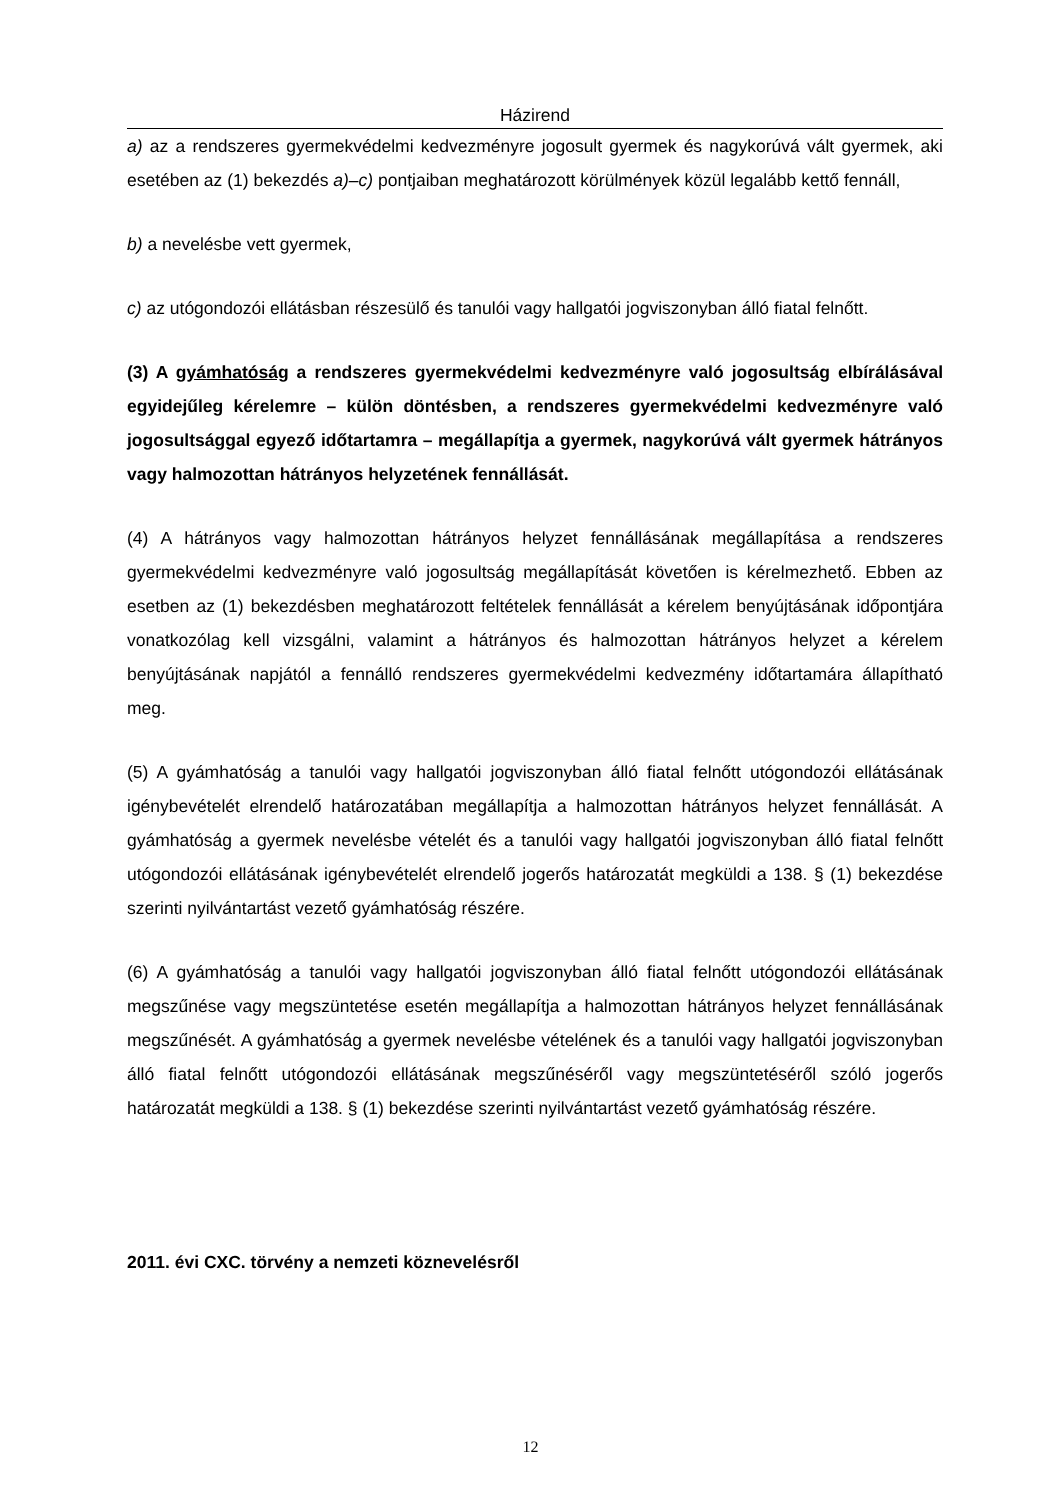Házirend
a) az a rendszeres gyermekvédelmi kedvezményre jogosult gyermek és nagykorúvá vált gyermek, aki esetében az (1) bekezdés a)–c) pontjaiban meghatározott körülmények közül legalább kettő fennáll,
b) a nevelésbe vett gyermek,
c) az utógondozói ellátásban részesülő és tanulói vagy hallgatói jogviszonyban álló fiatal felnőtt.
(3) A gyámhatóság a rendszeres gyermekvédelmi kedvezményre való jogosultság elbírálásával egyidejűleg kérelemre – külön döntésben, a rendszeres gyermekvédelmi kedvezményre való jogosultsággal egyező időtartamra – megállapítja a gyermek, nagykorúvá vált gyermek hátrányos vagy halmozottan hátrányos helyzetének fennállását.
(4) A hátrányos vagy halmozottan hátrányos helyzet fennállásának megállapítása a rendszeres gyermekvédelmi kedvezményre való jogosultság megállapítását követően is kérelmezhető. Ebben az esetben az (1) bekezdésben meghatározott feltételek fennállását a kérelem benyújtásának időpontjára vonatkozólag kell vizsgálni, valamint a hátrányos és halmozottan hátrányos helyzet a kérelem benyújtásának napjától a fennálló rendszeres gyermekvédelmi kedvezmény időtartamára állapítható meg.
(5) A gyámhatóság a tanulói vagy hallgatói jogviszonyban álló fiatal felnőtt utógondozói ellátásának igénybevételét elrendelő határozatában megállapítja a halmozottan hátrányos helyzet fennállását. A gyámhatóság a gyermek nevelésbe vételét és a tanulói vagy hallgatói jogviszonyban álló fiatal felnőtt utógondozói ellátásának igénybevételét elrendelő jogerős határozatát megküldi a 138. § (1) bekezdése szerinti nyilvántartást vezető gyámhatóság részére.
(6) A gyámhatóság a tanulói vagy hallgatói jogviszonyban álló fiatal felnőtt utógondozói ellátásának megszűnése vagy megszüntetése esetén megállapítja a halmozottan hátrányos helyzet fennállásának megszűnését. A gyámhatóság a gyermek nevelésbe vételének és a tanulói vagy hallgatói jogviszonyban álló fiatal felnőtt utógondozói ellátásának megszűnéséről vagy megszüntetéséről szóló jogerős határozatát megküldi a 138. § (1) bekezdése szerinti nyilvántartást vezető gyámhatóság részére.
2011. évi CXC. törvény a nemzeti köznevelésről
12